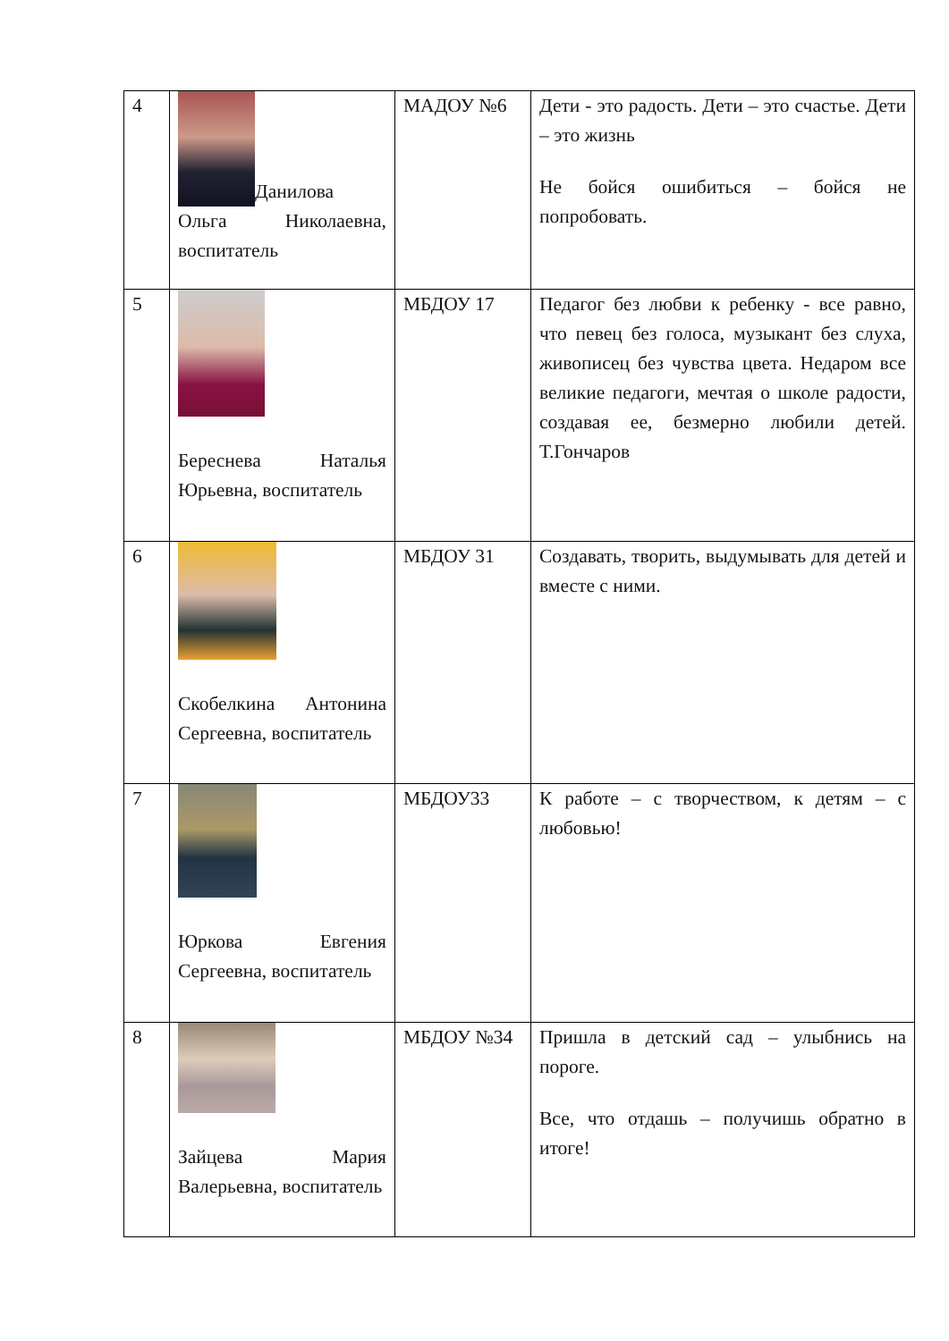| 4 | Данилова Ольга Николаевна, воспитатель | МАДОУ №6 | Дети - это радость. Дети – это счастье. Дети – это жизнь Не бойся ошибиться – бойся не попробовать. |
| 5 | Береснева Наталья Юрьевна, воспитатель | МБДОУ 17 | Педагог без любви к ребенку - все равно, что певец без голоса, музыкант без слуха, живописец без чувства цвета. Недаром все великие педагоги, мечтая о школе радости, создавая ее, безмерно любили детей. Т.Гончаров |
| 6 | Скобелкина Антонина Сергеевна, воспитатель | МБДОУ 31 | Создавать, творить, выдумывать для детей и вместе с ними. |
| 7 | Юркова Евгения Сергеевна, воспитатель | МБДОУ33 | К работе – с творчеством, к детям – с любовью! |
| 8 | Зайцева Мария Валерьевна, воспитатель | МБДОУ №34 | Пришла в детский сад – улыбнись на пороге. Все, что отдашь – получишь обратно в итоге! |